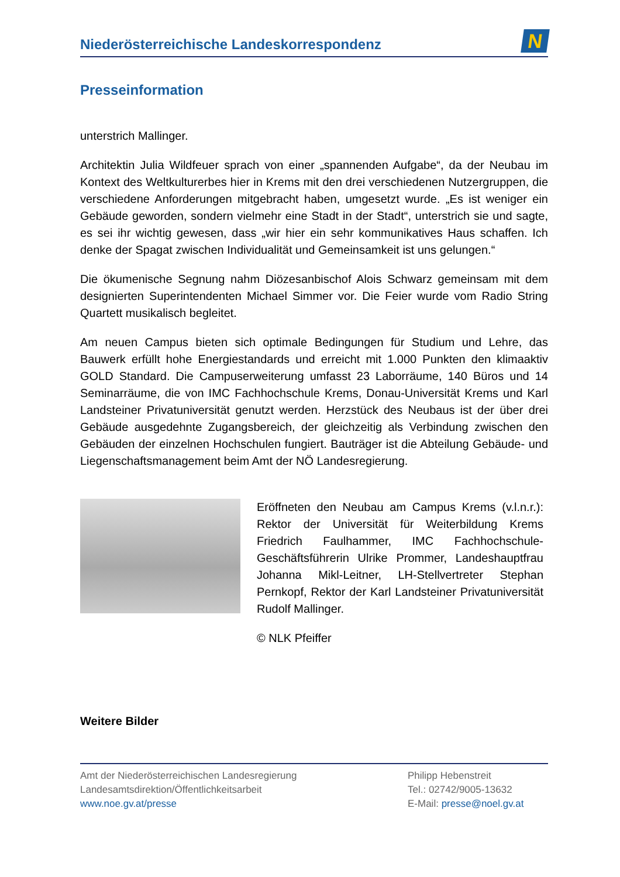Niederösterreichische Landeskorrespondenz
N
Presseinformation
unterstrich Mallinger.
Architektin Julia Wildfeuer sprach von einer „spannenden Aufgabe“, da der Neubau im Kontext des Weltkulturerbes hier in Krems mit den drei verschiedenen Nutzergruppen, die verschiedene Anforderungen mitgebracht haben, umgesetzt wurde. „Es ist weniger ein Gebäude geworden, sondern vielmehr eine Stadt in der Stadt“, unterstrich sie und sagte, es sei ihr wichtig gewesen, dass „wir hier ein sehr kommunikatives Haus schaffen. Ich denke der Spagat zwischen Individualität und Gemeinsamkeit ist uns gelungen.“
Die ökumenische Segnung nahm Diözesanbischof Alois Schwarz gemeinsam mit dem designierten Superintendenten Michael Simmer vor. Die Feier wurde vom Radio String Quartett musikalisch begleitet.
Am neuen Campus bieten sich optimale Bedingungen für Studium und Lehre, das Bauwerk erfüllt hohe Energiestandards und erreicht mit 1.000 Punkten den klimaaktiv GOLD Standard. Die Campuserweiterung umfasst 23 Laborräume, 140 Büros und 14 Seminarräume, die von IMC Fachhochschule Krems, Donau-Universität Krems und Karl Landsteiner Privatuniversität genutzt werden. Herzstück des Neubaus ist der über drei Gebäude ausgedehnte Zugangsbereich, der gleichzeitig als Verbindung zwischen den Gebäuden der einzelnen Hochschulen fungiert. Bauträger ist die Abteilung Gebäude- und Liegenschaftsmanagement beim Amt der NÖ Landesregierung.
Eröffneten den Neubau am Campus Krems (v.l.n.r.): Rektor der Universität für Weiterbildung Krems Friedrich Faulhammer, IMC Fachhochschule-Geschäftsführerin Ulrike Prommer, Landeshauptfrau Johanna Mikl-Leitner, LH-Stellvertreter Stephan Pernkopf, Rektor der Karl Landsteiner Privatuniversität Rudolf Mallinger.
© NLK Pfeiffer
Weitere Bilder
Amt der Niederösterreichischen Landesregierung
Landesamtsdirektion/Öffentlichkeitsarbeit
www.noe.gv.at/presse
Philipp Hebenstreit
Tel.: 02742/9005-13632
E-Mail: presse@noel.gv.at